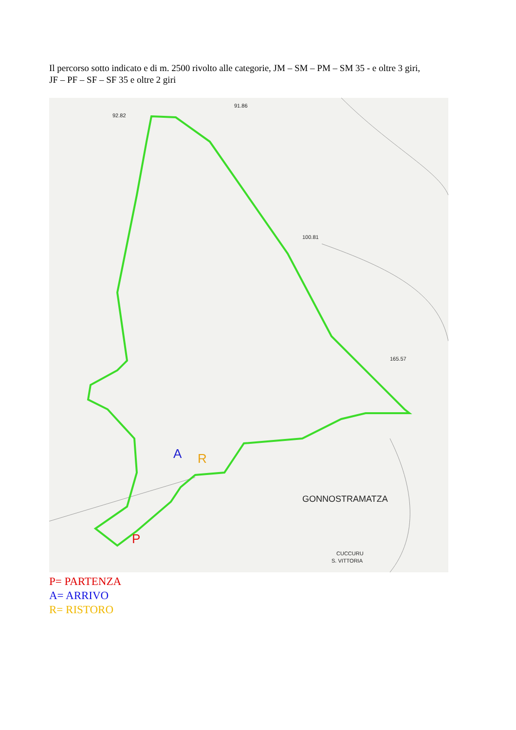Il percorso sotto indicato e di m. 2500 rivolto alle categorie, JM – SM – PM – SM 35 - e oltre 3 giri,
JF – PF – SF – SF 35 e oltre 2 giri
92.82
91.86
100.81
165.57
GONNOSTRAMATZA
CUCCURU
S. VITTORIA
A
R
P
P= PARTENZA
A= ARRIVO
R= RISTORO